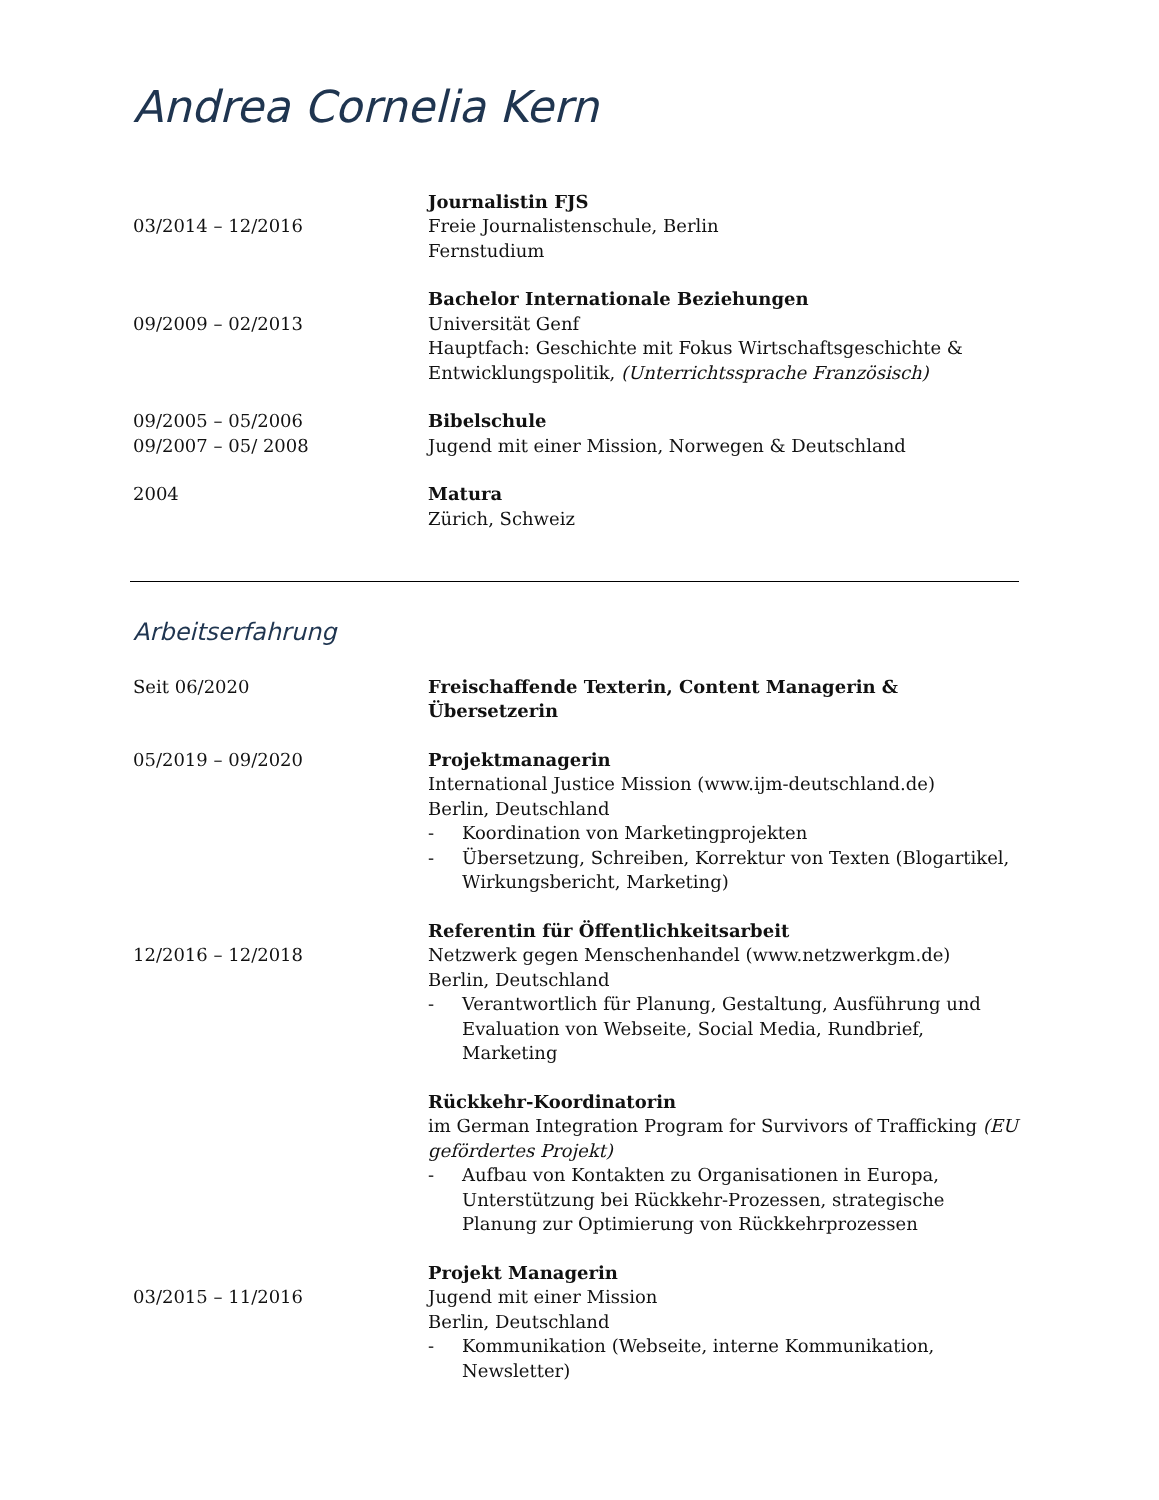Andrea Cornelia Kern
03/2014 – 12/2016 Journalistin FJS
Freie Journalistenschule, Berlin
Fernstudium
09/2009 – 02/2013 Bachelor Internationale Beziehungen
Universität Genf
Hauptfach: Geschichte mit Fokus Wirtschaftsgeschichte & Entwicklungspolitik, (Unterrichtssprache Französisch)
09/2005 – 05/2006
09/2007 – 05/ 2008
Bibelschule
Jugend mit einer Mission, Norwegen & Deutschland
2004 Matura
Zürich, Schweiz
Arbeitserfahrung
Seit 06/2020 Freischaffende Texterin, Content Managerin & Übersetzerin
05/2019 – 09/2020 Projektmanagerin
International Justice Mission (www.ijm-deutschland.de)
Berlin, Deutschland
- Koordination von Marketingprojekten
- Übersetzung, Schreiben, Korrektur von Texten (Blogartikel, Wirkungsbericht, Marketing)
12/2016 – 12/2018 Referentin für Öffentlichkeitsarbeit
Netzwerk gegen Menschenhandel (www.netzwerkgm.de)
Berlin, Deutschland
- Verantwortlich für Planung, Gestaltung, Ausführung und Evaluation von Webseite, Social Media, Rundbrief, Marketing
Rückkehr-Koordinatorin
im German Integration Program for Survivors of Trafficking (EU gefördertes Projekt)
- Aufbau von Kontakten zu Organisationen in Europa, Unterstützung bei Rückkehr-Prozessen, strategische Planung zur Optimierung von Rückkehrprozessen
03/2015 – 11/2016 Projekt Managerin
Jugend mit einer Mission
Berlin, Deutschland
- Kommunikation (Webseite, interne Kommunikation, Newsletter)